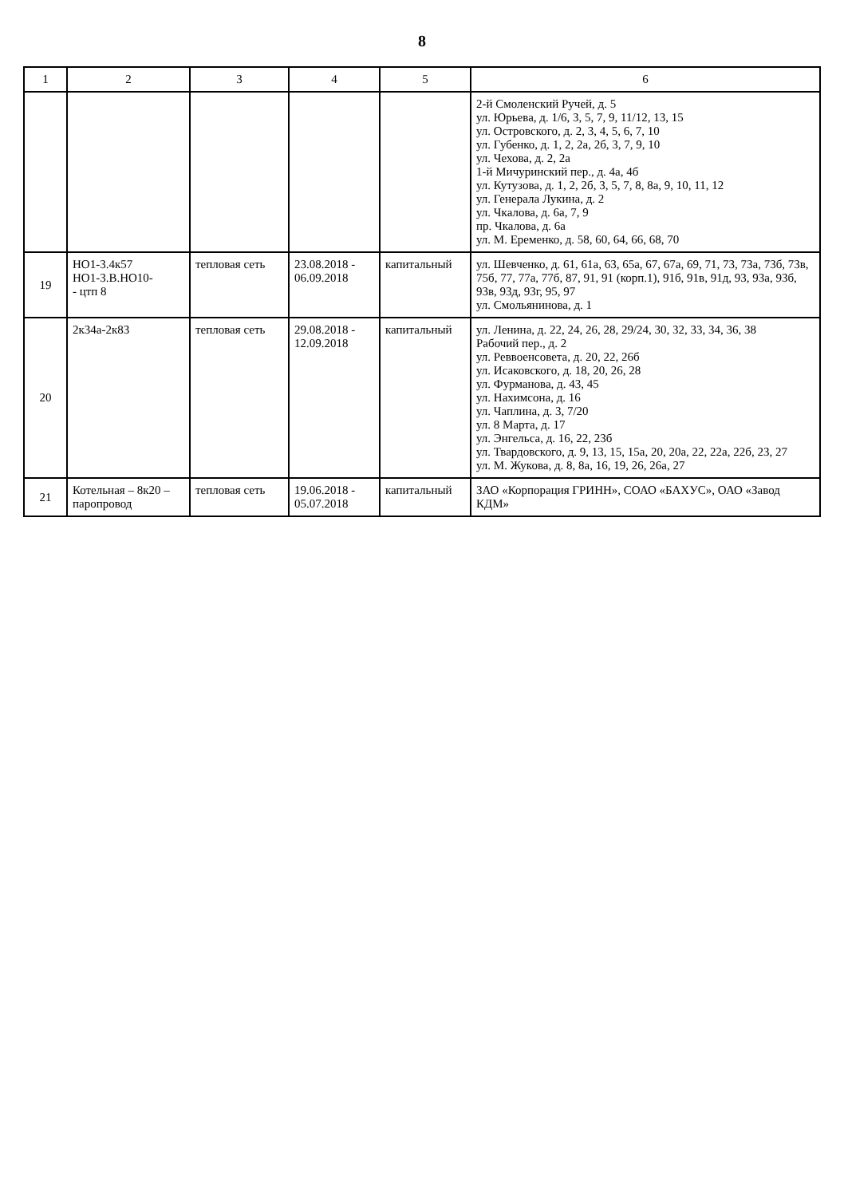8
| 1 | 2 | 3 | 4 | 5 | 6 |
| --- | --- | --- | --- | --- | --- |
| | | | | | 2-й Смоленский Ручей, д. 5 ул. Юрьева, д. 1/6, 3, 5, 7, 9, 11/12, 13, 15 ул. Островского, д. 2, 3, 4, 5, 6, 7, 10 ул. Губенко, д. 1, 2, 2а, 2б, 3, 7, 9, 10 ул. Чехова, д. 2, 2а 1-й Мичуринский пер., д. 4а, 4б ул. Кутузова, д. 1, 2, 2б, 3, 5, 7, 8, 8а, 9, 10, 11, 12 ул. Генерала Лукина, д. 2 ул. Чкалова, д. 6а, 7, 9 пр. Чкалова, д. 6а ул. М. Еременко, д. 58, 60, 64, 66, 68, 70 |
| 19 | НО1-3.4к57 НО1-3.В.НО10- - цтп 8 | тепловая сеть | 23.08.2018 - 06.09.2018 | капитальный | ул. Шевченко, д. 61, 61а, 63, 65а, 67, 67а, 69, 71, 73, 73а, 73б, 73в, 75б, 77, 77а, 77б, 87, 91, 91 (корп.1), 91б, 91в, 91д, 93, 93а, 93б, 93в, 93д, 93г, 95, 97 ул. Смольянинова, д. 1 |
| 20 | 2к34а-2к83 | тепловая сеть | 29.08.2018 - 12.09.2018 | капитальный | ул. Ленина, д. 22, 24, 26, 28, 29/24, 30, 32, 33, 34, 36, 38 Рабочий пер., д. 2 ул. Реввоенсовета, д. 20, 22, 26б ул. Исаковского, д. 18, 20, 26, 28 ул. Фурманова, д. 43, 45 ул. Нахимсона, д. 16 ул. Чаплина, д. 3, 7/20 ул. 8 Марта, д. 17 ул. Энгельса, д. 16, 22, 23б ул. Твардовского, д. 9, 13, 15, 15а, 20, 20а, 22, 22а, 22б, 23, 27 ул. М. Жукова, д. 8, 8а, 16, 19, 26, 26а, 27 |
| 21 | Котельная – 8к20 – паропровод | тепловая сеть | 19.06.2018 - 05.07.2018 | капитальный | ЗАО «Корпорация ГРИНН», СОАО «БАХУС», ОАО «Завод КДМ» |